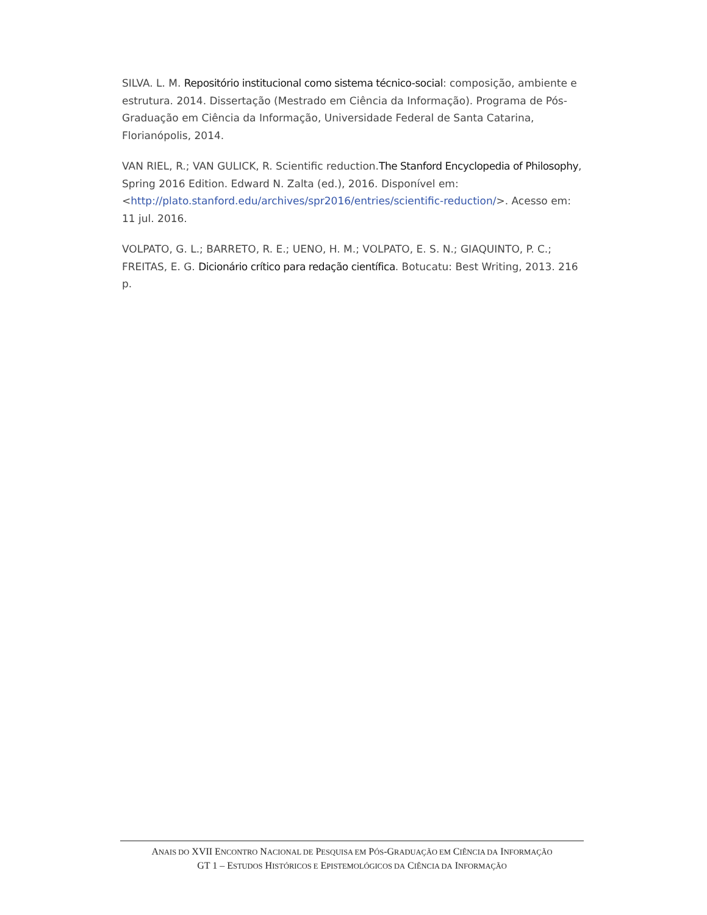SILVA. L. M. Repositório institucional como sistema técnico-social: composição, ambiente e estrutura. 2014. Dissertação (Mestrado em Ciência da Informação). Programa de Pós-Graduação em Ciência da Informação, Universidade Federal de Santa Catarina, Florianópolis, 2014.
VAN RIEL, R.; VAN GULICK, R. Scientific reduction.The Stanford Encyclopedia of Philosophy, Spring 2016 Edition. Edward N. Zalta (ed.), 2016. Disponível em: <http://plato.stanford.edu/archives/spr2016/entries/scientific-reduction/>. Acesso em: 11 jul. 2016.
VOLPATO, G. L.; BARRETO, R. E.; UENO, H. M.; VOLPATO, E. S. N.; GIAQUINTO, P. C.; FREITAS, E. G. Dicionário crítico para redação científica. Botucatu: Best Writing, 2013. 216 p.
ANAIS DO XVII ENCONTRO NACIONAL DE PESQUISA EM PÓS-GRADUAÇÃO EM CIÊNCIA DA INFORMAÇÃO
GT 1 – ESTUDOS HISTÓRICOS E EPISTEMOLÓGICOS DA CIÊNCIA DA INFORMAÇÃO